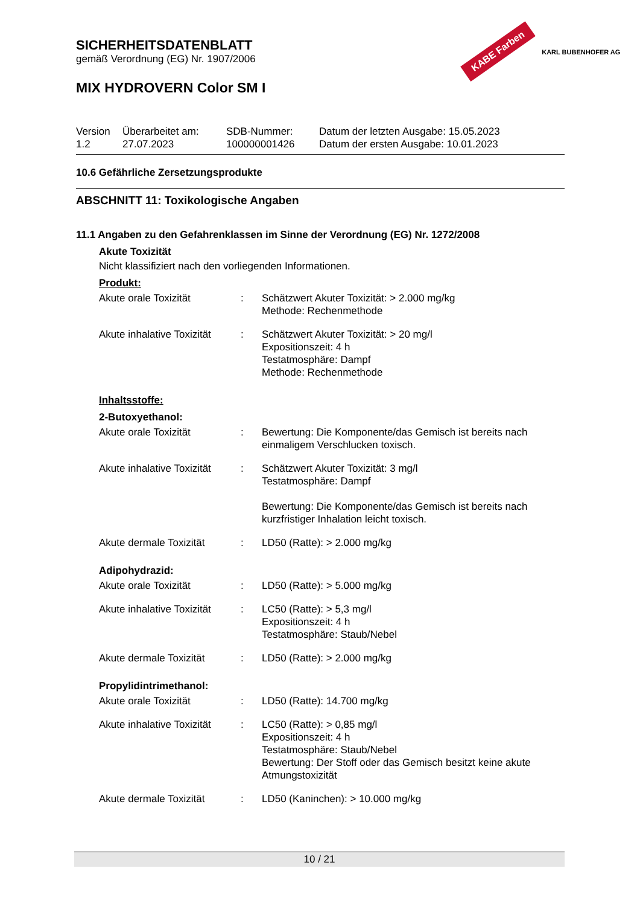KABE Farben KARL BUBENHOFER AG
SICHERHEITSDATENBLATT
gemäß Verordnung (EG) Nr. 1907/2006
MIX HYDROVERN Color SM I
| Version 1.2 | Überarbeitet am: 27.07.2023 | SDB-Nummer: 100000001426 | Datum der letzten Ausgabe: 15.05.2023 Datum der ersten Ausgabe: 10.01.2023 |
10.6 Gefährliche Zersetzungsprodukte
ABSCHNITT 11: Toxikologische Angaben
11.1 Angaben zu den Gefahrenklassen im Sinne der Verordnung (EG) Nr. 1272/2008
Akute Toxizität
Nicht klassifiziert nach den vorliegenden Informationen.
Produkt:
| Akute orale Toxizität | : | Schätzwert Akuter Toxizität: > 2.000 mg/kg Methode: Rechenmethode |
| Akute inhalative Toxizität | : | Schätzwert Akuter Toxizität: > 20 mg/l Expositionszeit: 4 h Testatmosphäre: Dampf Methode: Rechenmethode |
Inhaltsstoffe:
2-Butoxyethanol:
| Akute orale Toxizität | : | Bewertung: Die Komponente/das Gemisch ist bereits nach einmaligem Verschlucken toxisch. |
| Akute inhalative Toxizität | : | Schätzwert Akuter Toxizität: 3 mg/l Testatmosphäre: Dampf Bewertung: Die Komponente/das Gemisch ist bereits nach kurzfristiger Inhalation leicht toxisch. |
| Akute dermale Toxizität | : | LD50 (Ratte): > 2.000 mg/kg |
Adipohydrazid:
| Akute orale Toxizität | : | LD50 (Ratte): > 5.000 mg/kg |
| Akute inhalative Toxizität | : | LC50 (Ratte): > 5,3 mg/l Expositionszeit: 4 h Testatmosphäre: Staub/Nebel |
| Akute dermale Toxizität | : | LD50 (Ratte): > 2.000 mg/kg |
Propylidintrimethanol:
| Akute orale Toxizität | : | LD50 (Ratte): 14.700 mg/kg |
| Akute inhalative Toxizität | : | LC50 (Ratte): > 0,85 mg/l Expositionszeit: 4 h Testatmosphäre: Staub/Nebel Bewertung: Der Stoff oder das Gemisch besitzt keine akute Atmungstoxizität |
| Akute dermale Toxizität | : | LD50 (Kaninchen): > 10.000 mg/kg |
10 / 21